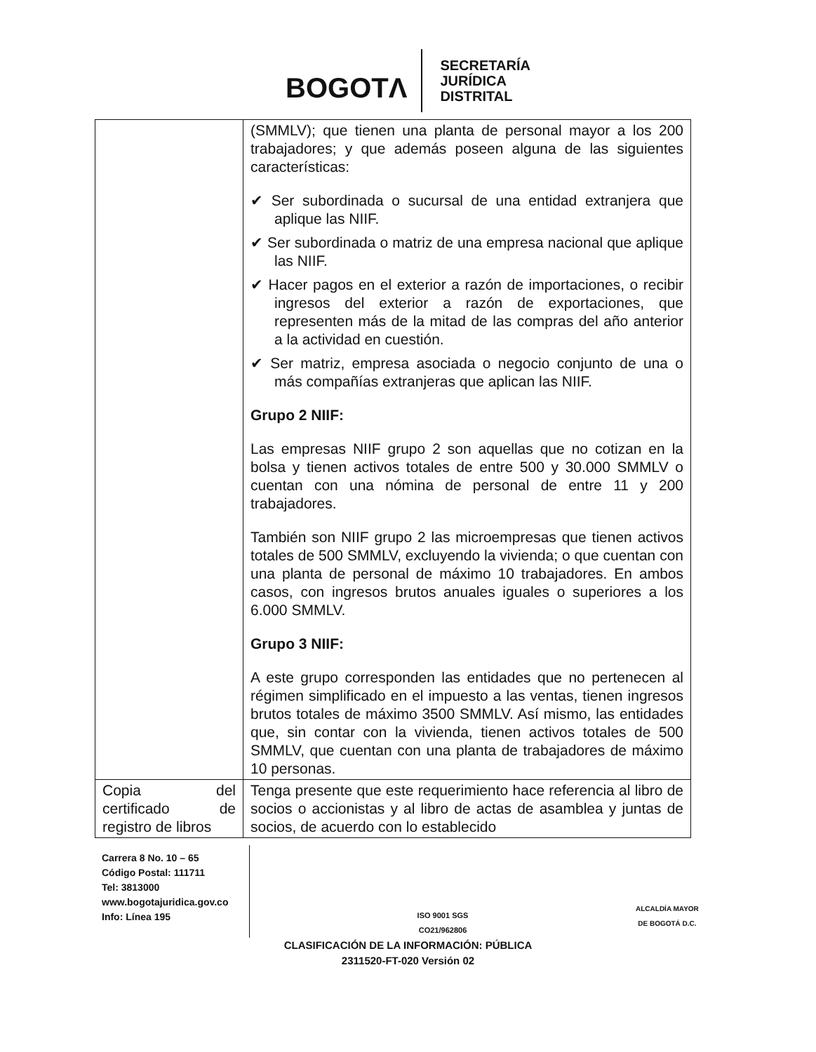BOGOTΛ
SECRETARÍA
JURÍDICA
DISTRITAL
| | (SMMLV); que tienen una planta de personal mayor a los 200 trabajadores; y que además poseen alguna de las siguientes características: ✔ Ser subordinada o sucursal de una entidad extranjera que aplique las NIIF. ✔ Ser subordinada o matriz de una empresa nacional que aplique las NIIF. ✔ Hacer pagos en el exterior a razón de importaciones, o recibir ingresos del exterior a razón de exportaciones, que representen más de la mitad de las compras del año anterior a la actividad en cuestión. ✔ Ser matriz, empresa asociada o negocio conjunto de una o más compañías extranjeras que aplican las NIIF. Grupo 2 NIIF: Las empresas NIIF grupo 2 son aquellas que no cotizan en la bolsa y tienen activos totales de entre 500 y 30.000 SMMLV o cuentan con una nómina de personal de entre 11 y 200 trabajadores. También son NIIF grupo 2 las microempresas que tienen activos totales de 500 SMMLV, excluyendo la vivienda; o que cuentan con una planta de personal de máximo 10 trabajadores. En ambos casos, con ingresos brutos anuales iguales o superiores a los 6.000 SMMLV. Grupo 3 NIIF: A este grupo corresponden las entidades que no pertenecen al régimen simplificado en el impuesto a las ventas, tienen ingresos brutos totales de máximo 3500 SMMLV. Así mismo, las entidades que, sin contar con la vivienda, tienen activos totales de 500 SMMLV, que cuentan con una planta de trabajadores de máximo 10 personas. |
| Copia del certificado de registro de libros | Tenga presente que este requerimiento hace referencia al libro de socios o accionistas y al libro de actas de asamblea y juntas de socios, de acuerdo con lo establecido |
Carrera 8 No. 10 – 65
Código Postal: 111711
Tel: 3813000
www.bogotajuridica.gov.co
Info: Línea 195
ISO 9001 SGS
CO21/962806
ALCALDÍA MAYOR
DE BOGOTÁ D.C.
CLASIFICACIÓN DE LA INFORMACIÓN: PÚBLICA
2311520-FT-020 Versión 02